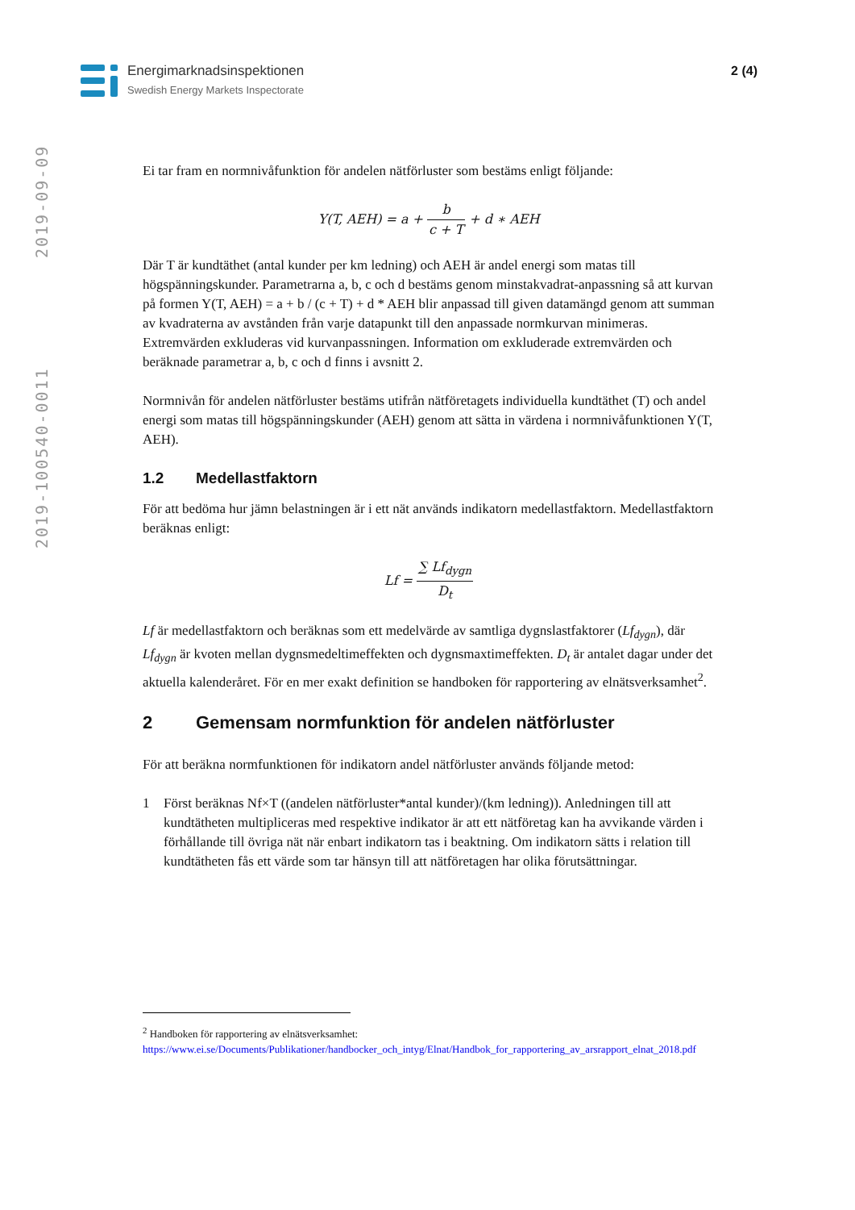Energimarknadsinspektionen
Swedish Energy Markets Inspectorate
2 (4)
2019-100540-0011 2019-09-09
Ei tar fram en normnivåfunktion för andelen nätförluster som bestäms enligt följande:
Y(T, AEH) = a + b c + T + d ∗ AEH
Där T är kundtäthet (antal kunder per km ledning) och AEH är andel energi som matas till högspänningskunder. Parametrarna a, b, c och d bestäms genom minstakvadrat-anpassning så att kurvan på formen Y(T, AEH) = a + b / (c + T) + d * AEH blir anpassad till given datamängd genom att summan av kvadraterna av avstånden från varje datapunkt till den anpassade normkurvan minimeras. Extremvärden exkluderas vid kurvanpassningen. Information om exkluderade extremvärden och beräknade parametrar a, b, c och d finns i avsnitt 2.
Normnivån för andelen nätförluster bestäms utifrån nätföretagets individuella kundtäthet (T) och andel energi som matas till högspänningskunder (AEH) genom att sätta in värdena i normnivåfunktionen Y(T, AEH).
1.2 Medellastfaktorn
För att bedöma hur jämn belastningen är i ett nät används indikatorn medellastfaktorn. Medellastfaktorn beräknas enligt:
Lf = ∑ Lf<sub>dygn</sub> D<sub>t</sub>
Lf är medellastfaktorn och beräknas som ett medelvärde av samtliga dygnslastfaktorer (Lf<sub>dygn</sub>), där Lf<sub>dygn</sub> är kvoten mellan dygnsmedeltimeffekten och dygnsmaxtimeffekten. D<sub>t</sub> är antalet dagar under det aktuella kalenderåret. För en mer exakt definition se handboken för rapportering av elnätsverksamhet<sup>2</sup>.
2 Gemensam normfunktion för andelen nätförluster
För att beräkna normfunktionen för indikatorn andel nätförluster används följande metod:
1 Först beräknas Nf×T ((andelen nätförluster*antal kunder)/(km ledning)). Anledningen till att kundtätheten multipliceras med respektive indikator är att ett nätföretag kan ha avvikande värden i förhållande till övriga nät när enbart indikatorn tas i beaktning. Om indikatorn sätts i relation till kundtätheten fås ett värde som tar hänsyn till att nätföretagen har olika förutsättningar.
<sup>2</sup> Handboken för rapportering av elnätsverksamhet:
https://www.ei.se/Documents/Publikationer/handbocker_och_intyg/Elnat/Handbok_for_rapportering_av_arsrapport_elnat_2018.pdf